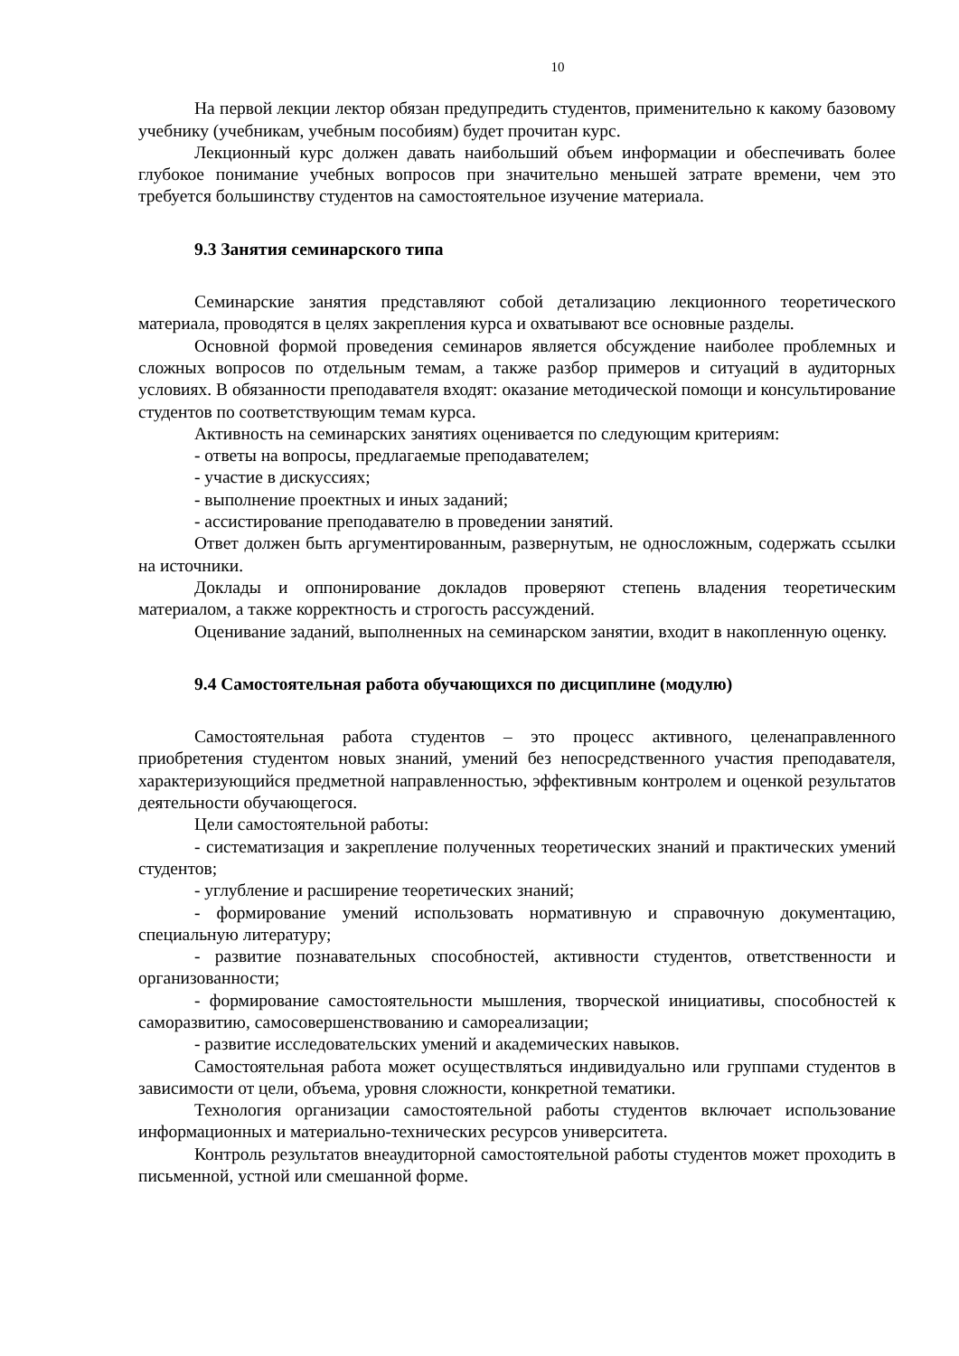10
На первой лекции лектор обязан предупредить студентов, применительно к какому базовому учебнику (учебникам, учебным пособиям) будет прочитан курс.
Лекционный курс должен давать наибольший объем информации и обеспечивать более глубокое понимание учебных вопросов при значительно меньшей затрате времени, чем это требуется большинству студентов на самостоятельное изучение материала.
9.3 Занятия семинарского типа
Семинарские занятия представляют собой детализацию лекционного теоретического материала, проводятся в целях закрепления курса и охватывают все основные разделы.
Основной формой проведения семинаров является обсуждение наиболее проблемных и сложных вопросов по отдельным темам, а также разбор примеров и ситуаций в аудиторных условиях. В обязанности преподавателя входят: оказание методической помощи и консультирование студентов по соответствующим темам курса.
Активность на семинарских занятиях оценивается по следующим критериям:
- ответы на вопросы, предлагаемые преподавателем;
- участие в дискуссиях;
- выполнение проектных и иных заданий;
- ассистирование преподавателю в проведении занятий.
Ответ должен быть аргументированным, развернутым, не односложным, содержать ссылки на источники.
Доклады и оппонирование докладов проверяют степень владения теоретическим материалом, а также корректность и строгость рассуждений.
Оценивание заданий, выполненных на семинарском занятии, входит в накопленную оценку.
9.4 Самостоятельная работа обучающихся по дисциплине (модулю)
Самостоятельная работа студентов – это процесс активного, целенаправленного приобретения студентом новых знаний, умений без непосредственного участия преподавателя, характеризующийся предметной направленностью, эффективным контролем и оценкой результатов деятельности обучающегося.
Цели самостоятельной работы:
- систематизация и закрепление полученных теоретических знаний и практических умений студентов;
- углубление и расширение теоретических знаний;
- формирование умений использовать нормативную и справочную документацию, специальную литературу;
- развитие познавательных способностей, активности студентов, ответственности и организованности;
- формирование самостоятельности мышления, творческой инициативы, способностей к саморазвитию, самосовершенствованию и самореализации;
- развитие исследовательских умений и академических навыков.
Самостоятельная работа может осуществляться индивидуально или группами студентов в зависимости от цели, объема, уровня сложности, конкретной тематики.
Технология организации самостоятельной работы студентов включает использование информационных и материально-технических ресурсов университета.
Контроль результатов внеаудиторной самостоятельной работы студентов может проходить в письменной, устной или смешанной форме.